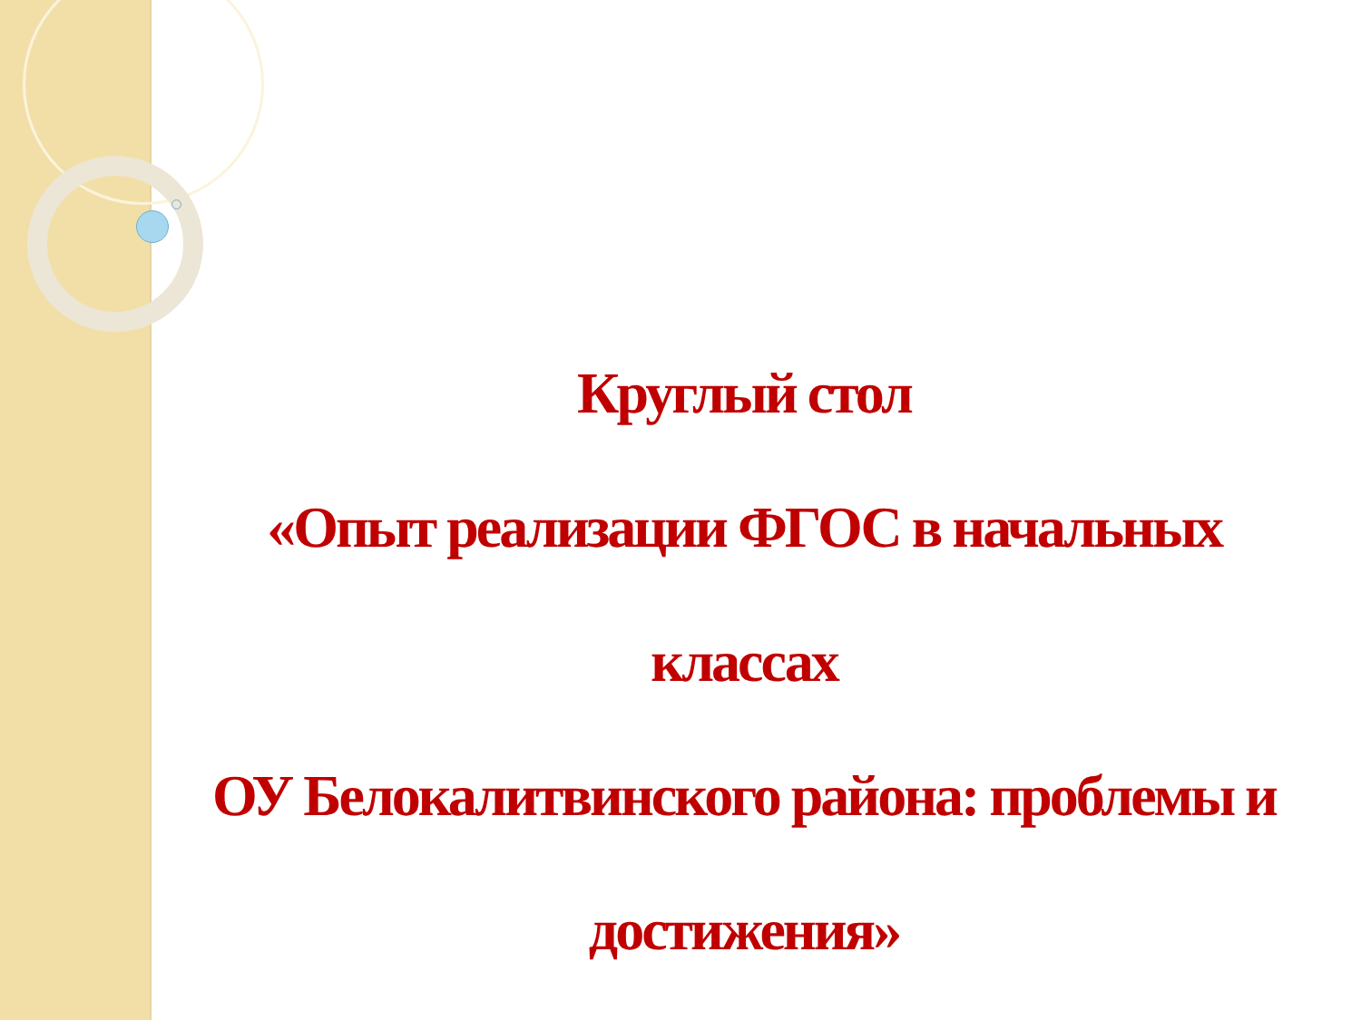Круглый стол
«Опыт реализации ФГОС в начальных классах
ОУ Белокалитвинского района: проблемы и достижения»